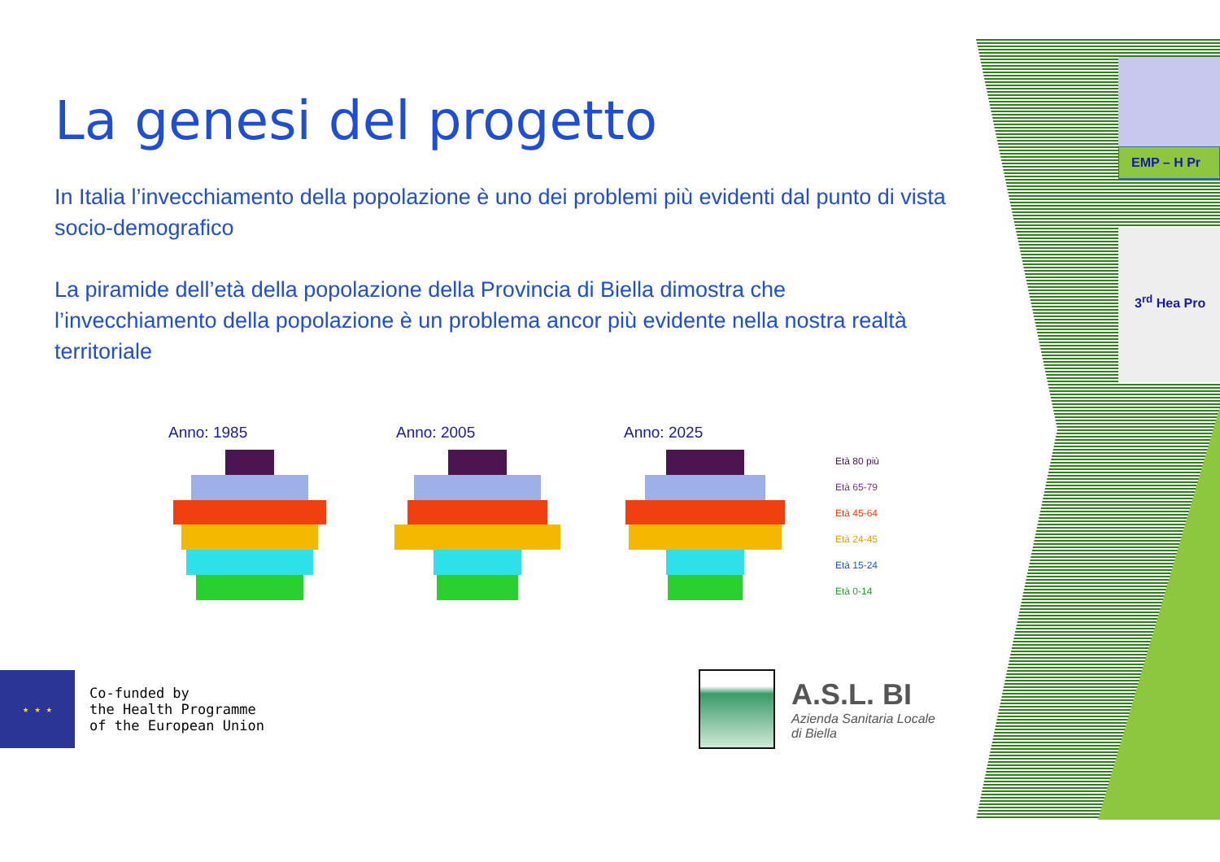EMP – H Pr
3<sup>rd</sup> Hea Pro
La genesi del progetto
In Italia l’invecchiamento della popolazione è uno dei problemi più evidenti dal punto di vista socio-demografico
La piramide dell’età della popolazione della Provincia di Biella dimostra che l’invecchiamento della popolazione è un problema ancor più evidente nella nostra realtà territoriale
Anno: 1985 Anno: 2005 Anno: 2025
Età 80 più
Età 65-79
Età 45-64
Età 24-45
Età 15-24
Età 0-14
★ ★ ★
Co-funded by
the Health Programme
of the European Union
A.S.L. BI
Azienda Sanitaria Locale
di Biella